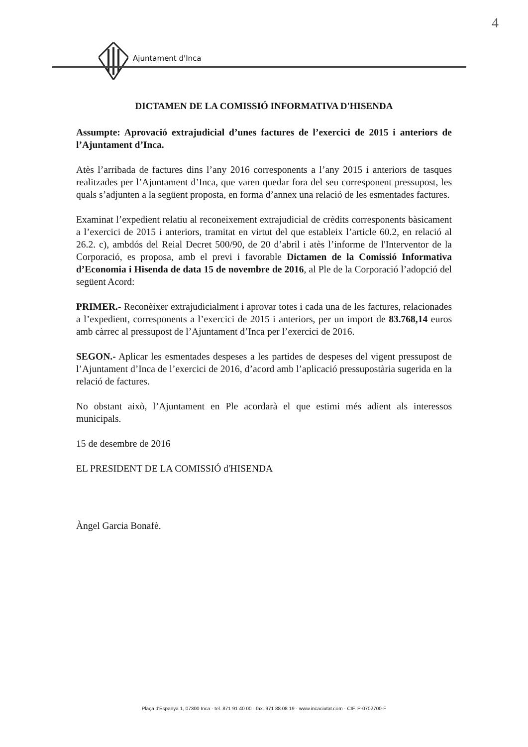4
Ajuntament d'Inca
DICTAMEN DE LA COMISSIÓ INFORMATIVA D'HISENDA
Assumpte: Aprovació extrajudicial d’unes factures de l’exercici de 2015 i anteriors de l’Ajuntament d’Inca.
Atès l’arribada de factures dins l’any 2016 corresponents a l’any 2015 i anteriors de tasques realitzades per l’Ajuntament d’Inca, que varen quedar fora del seu corresponent pressupost, les quals s’adjunten a la següent proposta, en forma d’annex una relació de les esmentades factures.
Examinat l’expedient relatiu al reconeixement extrajudicial de crèdits corresponents bàsicament a l’exercici de 2015 i anteriors, tramitat en virtut del que estableix l’article 60.2, en relació al 26.2. c), ambdós del Reial Decret 500/90, de 20 d’abril i atès l’informe de l'Interventor de la Corporació, es proposa, amb el previ i favorable Dictamen de la Comissió Informativa d’Economia i Hisenda de data 15 de novembre de 2016, al Ple de la Corporació l’adopció del següent Acord:
PRIMER.- Reconèixer extrajudicialment i aprovar totes i cada una de les factures, relacionades a l’expedient, corresponents a l’exercici de 2015 i anteriors, per un import de 83.768,14 euros amb càrrec al pressupost de l’Ajuntament d’Inca per l’exercici de 2016.
SEGON.- Aplicar les esmentades despeses a les partides de despeses del vigent pressupost de l’Ajuntament d’Inca de l’exercici de 2016, d’acord amb l’aplicació pressupostària sugerida en la relació de factures.
No obstant això, l’Ajuntament en Ple acordarà el que estimi més adient als interessos municipals.
15 de desembre de 2016
EL PRESIDENT DE LA COMISSIÓ d'HISENDA
Àngel Garcia Bonafè.
Plaça d'Espanya 1, 07300 Inca · tel. 871 91 40 00 · fax. 971 88 08 19 · www.incaciutat.com · CIF. P-0702700-F